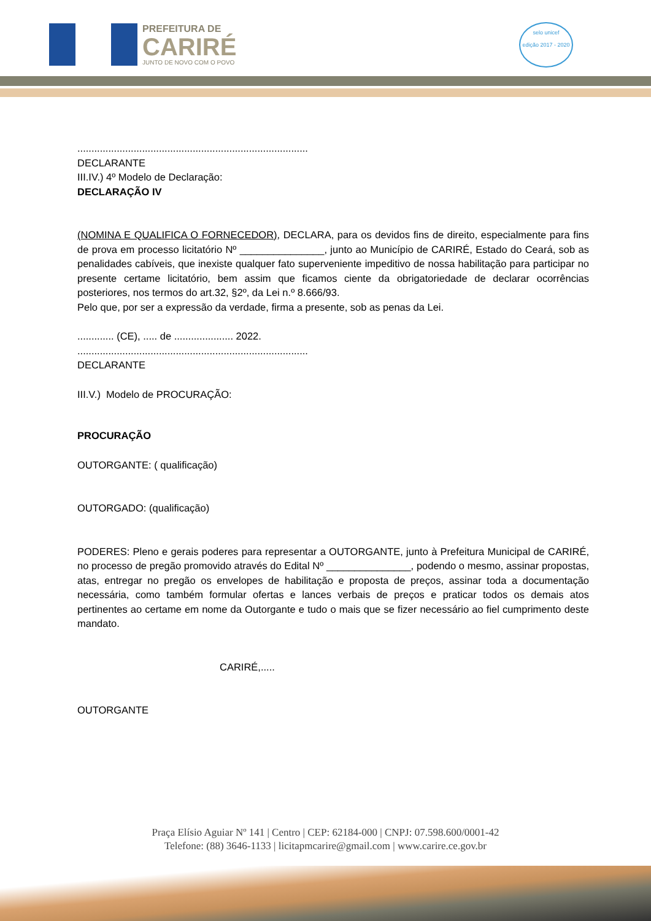PREFEITURA DE
CARIRÉ
JUNTO DE NOVO COM O POVO
selo unicef
edição 2017 - 2020
..................................................................................
DECLARANTE
III.IV.) 4º Modelo de Declaração:
DECLARAÇÃO IV
(NOMINA E QUALIFICA O FORNECEDOR), DECLARA, para os devidos fins de direito, especialmente para fins de prova em processo licitatório Nº _______________, junto ao Município de CARIRÉ, Estado do Ceará, sob as penalidades cabíveis, que inexiste qualquer fato superveniente impeditivo de nossa habilitação para participar no presente certame licitatório, bem assim que ficamos ciente da obrigatoriedade de declarar ocorrências posteriores, nos termos do art.32, §2º, da Lei n.º 8.666/93.
Pelo que, por ser a expressão da verdade, firma a presente, sob as penas da Lei.
............. (CE), ..... de ..................... 2022.
..................................................................................
DECLARANTE
III.V.) Modelo de PROCURAÇÃO:
PROCURAÇÃO
OUTORGANTE: ( qualificação)
OUTORGADO: (qualificação)
PODERES: Pleno e gerais poderes para representar a OUTORGANTE, junto à Prefeitura Municipal de CARIRÉ, no processo de pregão promovido através do Edital Nº _______________, podendo o mesmo, assinar propostas, atas, entregar no pregão os envelopes de habilitação e proposta de preços, assinar toda a documentação necessária, como também formular ofertas e lances verbais de preços e praticar todos os demais atos pertinentes ao certame em nome da Outorgante e tudo o mais que se fizer necessário ao fiel cumprimento deste mandato.
CARIRÉ,.....
OUTORGANTE
Praça Elísio Aguiar Nº 141 | Centro | CEP: 62184-000 | CNPJ: 07.598.600/0001-42
Telefone: (88) 3646-1133 | licitapmcarire@gmail.com | www.carire.ce.gov.br